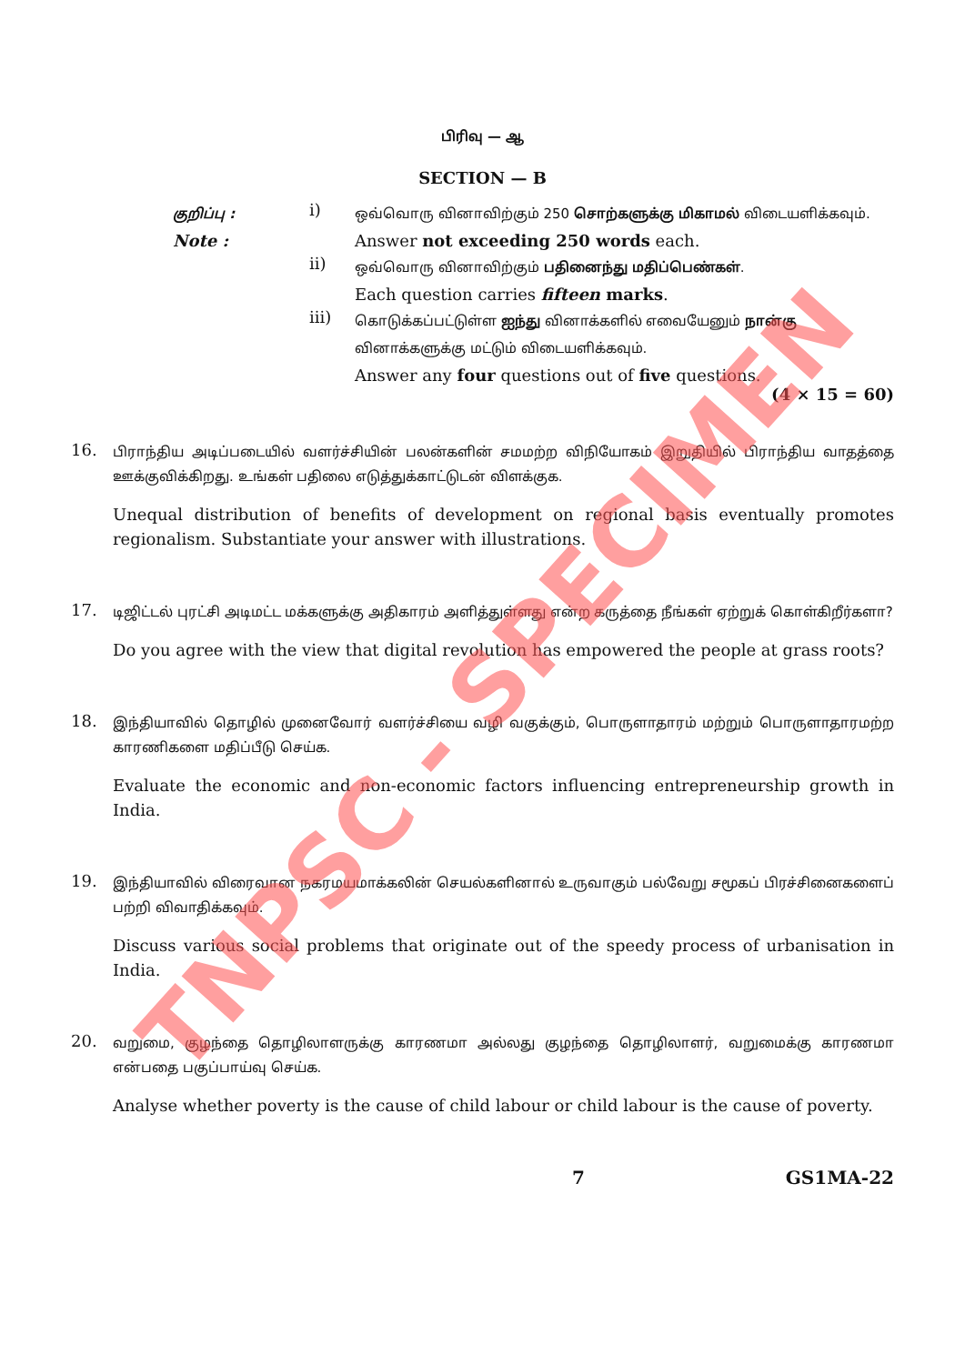பிரிவு — ஆ
SECTION — B
குறிப்பு :
i)
ஒவ்வொரு வினாவிற்கும் 250 சொற்களுக்கு மிகாமல் விடையளிக்கவும்.
Note :
Answer not exceeding 250 words each.
ii)
ஒவ்வொரு வினாவிற்கும் பதினைந்து மதிப்பெண்கள்.
Each question carries fifteen marks.
iii)
கொடுக்கப்பட்டுள்ள ஐந்து வினாக்களில் எவையேனும் நான்கு வினாக்களுக்கு மட்டும் விடையளிக்கவும்.
Answer any four questions out of five questions.
(4 × 15 = 60)
16.
பிராந்திய அடிப்படையில் வளர்ச்சியின் பலன்களின் சமமற்ற விநியோகம் இறுதியில் பிராந்திய வாதத்தை ஊக்குவிக்கிறது. உங்கள் பதிலை எடுத்துக்காட்டுடன் விளக்குக.
Unequal distribution of benefits of development on regional basis eventually promotes regionalism. Substantiate your answer with illustrations.
17.
டிஜிட்டல் புரட்சி அடிமட்ட மக்களுக்கு அதிகாரம் அளித்துள்ளது என்ற கருத்தை நீங்கள் ஏற்றுக் கொள்கிறீர்களா?
Do you agree with the view that digital revolution has empowered the people at grass roots?
18.
இந்தியாவில் தொழில் முனைவோர் வளர்ச்சியை வழி வகுக்கும், பொருளாதாரம் மற்றும் பொருளாதாரமற்ற காரணிகளை மதிப்பீடு செய்க.
Evaluate the economic and non-economic factors influencing entrepreneurship growth in India.
19.
இந்தியாவில் விரைவான நகரமயமாக்கலின் செயல்களினால் உருவாகும் பல்வேறு சமூகப் பிரச்சினைகளைப் பற்றி விவாதிக்கவும்.
Discuss various social problems that originate out of the speedy process of urbanisation in India.
20.
வறுமை, குழந்தை தொழிலாளருக்கு காரணமா அல்லது குழந்தை தொழிலாளர், வறுமைக்கு காரணமா என்பதை பகுப்பாய்வு செய்க.
Analyse whether poverty is the cause of child labour or child labour is the cause of poverty.
7 GS1MA-22
TNPSC - SPECIMEN